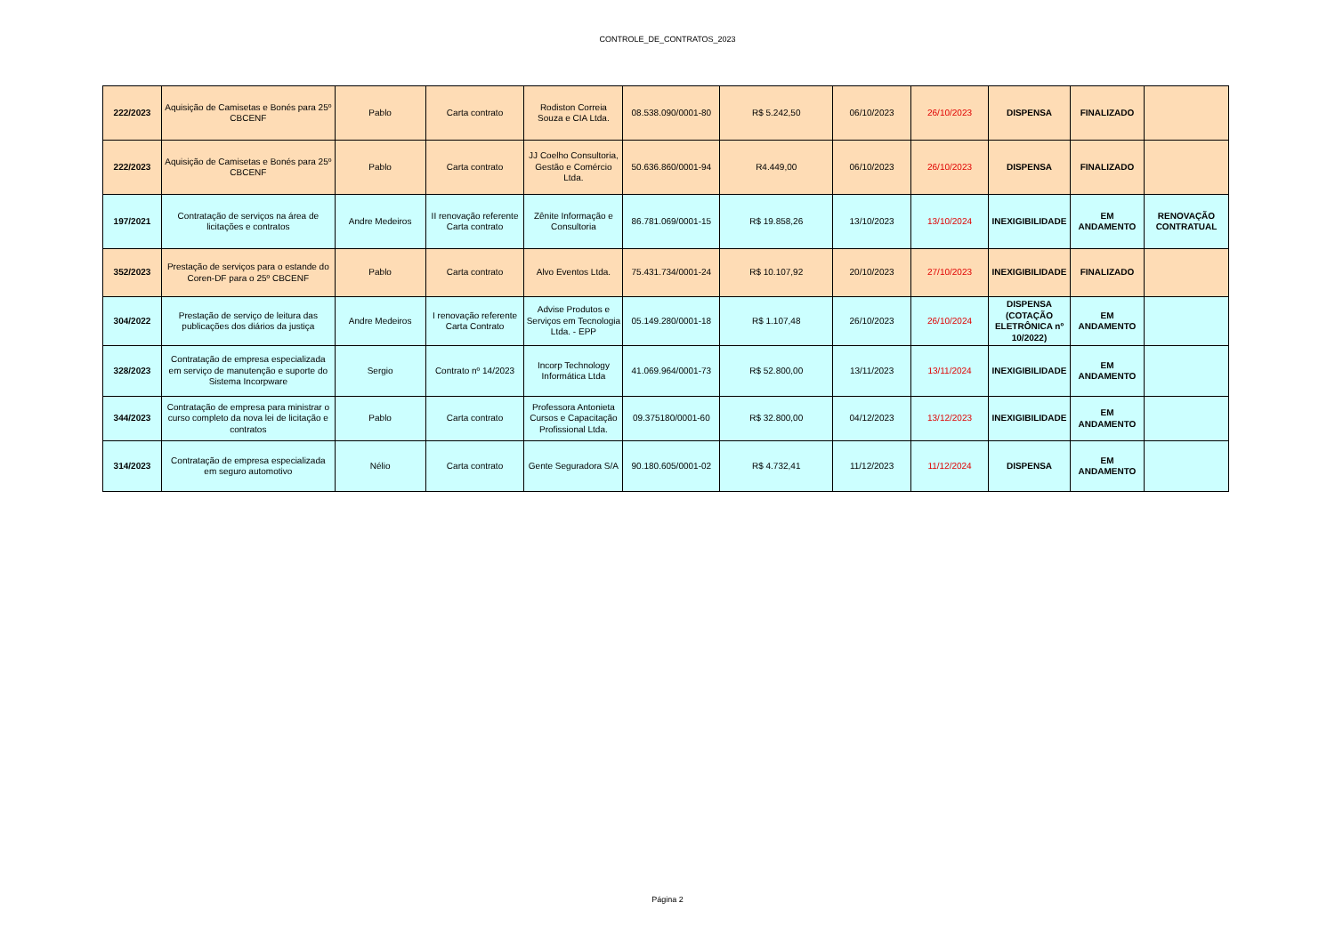CONTROLE_DE_CONTRATOS_2023
| 222/2023 | Aquisição de Camisetas e Bonés para 25º CBCENF | Pablo | Carta contrato | Rodiston Correia Souza e CIA Ltda. | 08.538.090/0001-80 | R$ 5.242,50 | 06/10/2023 | 26/10/2023 | DISPENSA | FINALIZADO | |
| 222/2023 | Aquisição de Camisetas e Bonés para 25º CBCENF | Pablo | Carta contrato | JJ Coelho Consultoria, Gestão e Comércio Ltda. | 50.636.860/0001-94 | R4.449,00 | 06/10/2023 | 26/10/2023 | DISPENSA | FINALIZADO | |
| 197/2021 | Contratação de serviços na área de licitações e contratos | Andre Medeiros | II renovação referente Carta contrato | Zênite Informação e Consultoria | 86.781.069/0001-15 | R$ 19.858,26 | 13/10/2023 | 13/10/2024 | INEXIGIBILIDADE | EM ANDAMENTO | RENOVAÇÃO CONTRATUAL |
| 352/2023 | Prestação de serviços para o estande do Coren-DF para o 25º CBCENF | Pablo | Carta contrato | Alvo Eventos Ltda. | 75.431.734/0001-24 | R$ 10.107,92 | 20/10/2023 | 27/10/2023 | INEXIGIBILIDADE | FINALIZADO | |
| 304/2022 | Prestação de serviço de leitura das publicações dos diários da justiça | Andre Medeiros | I renovação referente Carta Contrato | Advise Produtos e Serviços em Tecnologia Ltda. - EPP | 05.149.280/0001-18 | R$ 1.107,48 | 26/10/2023 | 26/10/2024 | DISPENSA (COTAÇÃO ELETRÔNICA nº 10/2022) | EM ANDAMENTO | |
| 328/2023 | Contratação de empresa especializada em serviço de manutenção e suporte do Sistema Incorpware | Sergio | Contrato nº 14/2023 | Incorp Technology Informática Ltda | 41.069.964/0001-73 | R$ 52.800,00 | 13/11/2023 | 13/11/2024 | INEXIGIBILIDADE | EM ANDAMENTO | |
| 344/2023 | Contratação de empresa para ministrar o curso completo da nova lei de licitação e contratos | Pablo | Carta contrato | Professora Antonieta Cursos e Capacitação Profissional Ltda. | 09.375180/0001-60 | R$ 32.800,00 | 04/12/2023 | 13/12/2023 | INEXIGIBILIDADE | EM ANDAMENTO | |
| 314/2023 | Contratação de empresa especializada em seguro automotivo | Nélio | Carta contrato | Gente Seguradora S/A | 90.180.605/0001-02 | R$ 4.732,41 | 11/12/2023 | 11/12/2024 | DISPENSA | EM ANDAMENTO | |
Página 2